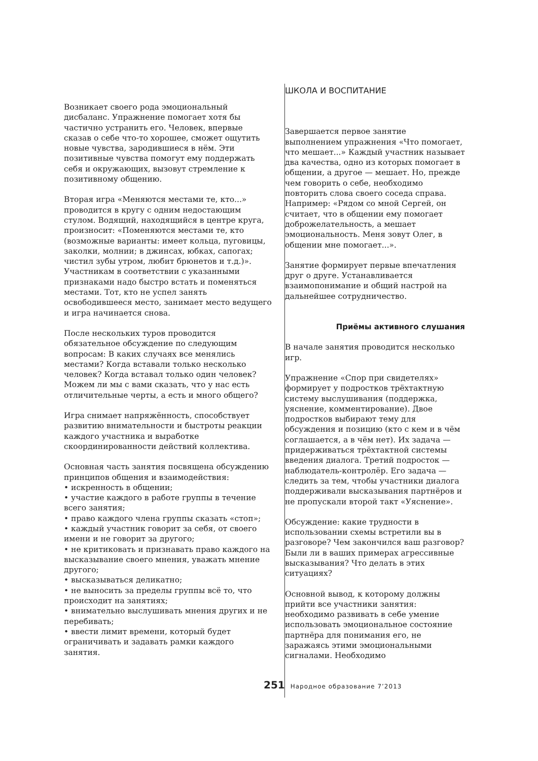Возникает своего рода эмоциональный дисбаланс. Упражнение помогает хотя бы частично устранить его. Человек, впервые сказав о себе что-то хорошее, сможет ощутить новые чувства, зародившиеся в нём. Эти позитивные чувства помогут ему поддержать себя и окружающих, вызовут стремление к позитивному общению.
Вторая игра «Меняются местами те, кто...» проводится в кругу с одним недостающим стулом. Водящий, находящийся в центре круга, произносит: «Поменяются местами те, кто (возможные варианты: имеет кольца, пуговицы, заколки, молнии; в джинсах, юбках, сапогах; чистил зубы утром, любит брюнетов и т.д.)». Участникам в соответствии с указанными признаками надо быстро встать и поменяться местами. Тот, кто не успел занять освободившееся место, занимает место ведущего и игра начинается снова.
После нескольких туров проводится обязательное обсуждение по следующим вопросам: В каких случаях все менялись местами? Когда вставали только несколько человек? Когда вставал только один человек? Можем ли мы с вами сказать, что у нас есть отличительные черты, а есть и много общего?
Игра снимает напряжённость, способствует развитию внимательности и быстроты реакции каждого участника и выработке скоординированности действий коллектива.
Основная часть занятия посвящена обсуждению принципов общения и взаимодействия:
• искренность в общении;
• участие каждого в работе группы в течение всего занятия;
• право каждого члена группы сказать «стоп»;
• каждый участник говорит за себя, от своего имени и не говорит за другого;
• не критиковать и признавать право каждого на высказывание своего мнения, уважать мнение другого;
• высказываться деликатно;
• не выносить за пределы группы всё то, что происходит на занятиях;
• внимательно выслушивать мнения других и не перебивать;
• ввести лимит времени, который будет ограничивать и задавать рамки каждого занятия.
ШКОЛА И ВОСПИТАНИЕ
Завершается первое занятие выполнением упражнения «Что помогает, что мешает...» Каждый участник называет два качества, одно из которых помогает в общении, а другое — мешает. Но, прежде чем говорить о себе, необходимо повторить слова своего соседа справа. Например: «Рядом со мной Сергей, он считает, что в общении ему помогает доброжелательность, а мешает эмоциональность. Меня зовут Олег, в общении мне помогает...».
Занятие формирует первые впечатления друг о друге. Устанавливается взаимопонимание и общий настрой на дальнейшее сотрудничество.
Приёмы активного слушания
В начале занятия проводится несколько игр.
Упражнение «Спор при свидетелях» формирует у подростков трёхтактную систему выслушивания (поддержка, уяснение, комментирование). Двое подростков выбирают тему для обсуждения и позицию (кто с кем и в чём соглашается, а в чём нет). Их задача — придерживаться трёхтактной системы введения диалога. Третий подросток — наблюдатель-контролёр. Его задача — следить за тем, чтобы участники диалога поддерживали высказывания партнёров и не пропускали второй такт «Уяснение».
Обсуждение: какие трудности в использовании схемы встретили вы в разговоре? Чем закончился ваш разговор? Были ли в ваших примерах агрессивные высказывания? Что делать в этих ситуациях?
Основной вывод, к которому должны прийти все участники занятия: необходимо развивать в себе умение использовать эмоциональное состояние партнёра для понимания его, не заражаясь этими эмоциональными сигналами. Необходимо
251 Народное образование 7’2013